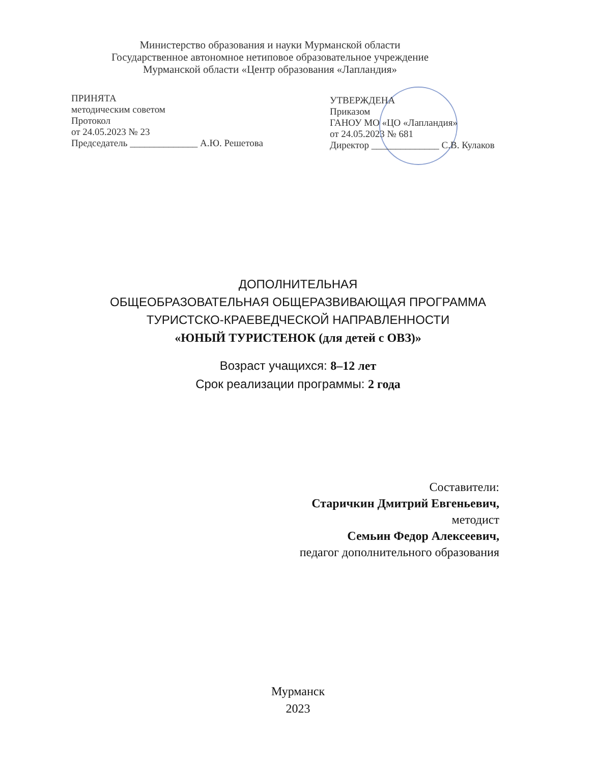Министерство образования и науки Мурманской области
Государственное автономное нетиповое образовательное учреждение
Мурманской области «Центр образования «Лапландия»
ПРИНЯТА
методическим советом
Протокол
от 24.05.2023 № 23
Председатель ______________ А.Ю. Решетова
УТВЕРЖДЕНА
Приказом
ГАНОУ МО «ЦО «Лапландия»
от 24.05.2023 № 681
Директор ______________ С.В. Кулаков
ДОПОЛНИТЕЛЬНАЯ
ОБЩЕОБРАЗОВАТЕЛЬНАЯ ОБЩЕРАЗВИВАЮЩАЯ ПРОГРАММА
ТУРИСТСКО-КРАЕВЕДЧЕСКОЙ НАПРАВЛЕННОСТИ
«ЮНЫЙ ТУРИСТЕНОК (для детей с ОВЗ)»
Возраст учащихся: 8–12 лет
Срок реализации программы: 2 года
Составители:
Старичкин Дмитрий Евгеньевич,
методист
Семьин Федор Алексеевич,
педагог дополнительного образования
Мурманск
2023